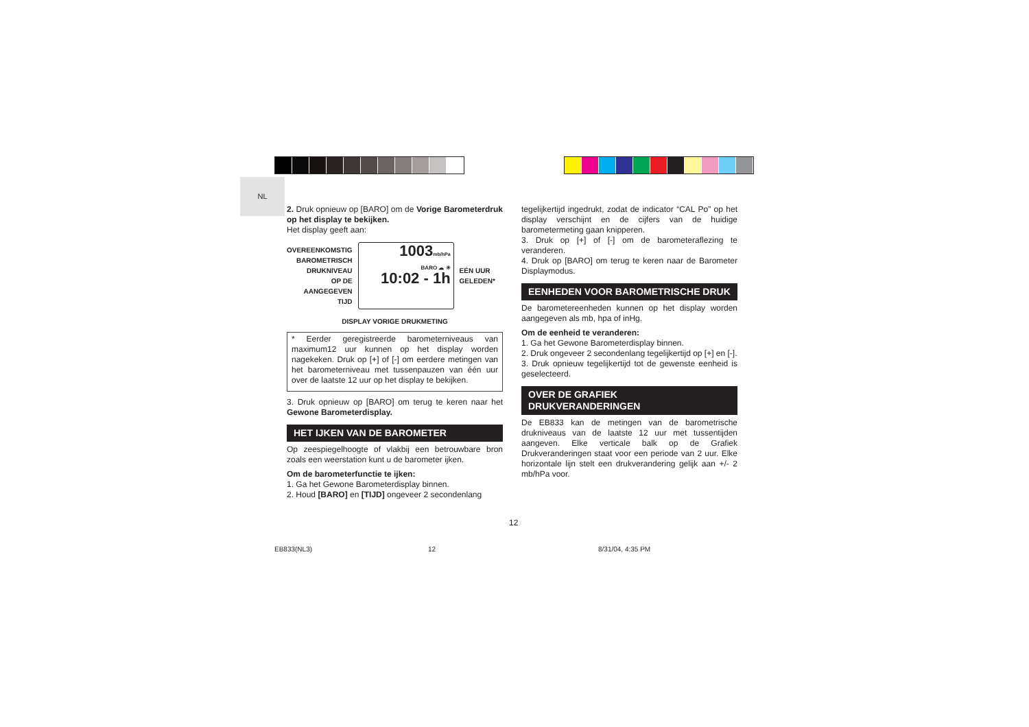NL
2. Druk opnieuw op [BARO] om de Vorige Barometerdruk op het display te bekijken.
Het display geeft aan:
OVEREENKOMSTIG
BAROMETRISCH
DRUKNIVEAU
OP DE
AANGEGEVEN
TIJD
1003mb/hPa
BARO ☁ ☀
10:02 - 1h
EÉN UUR
GELEDEN*
DISPLAY VORIGE DRUKMETING
* Eerder geregistreerde barometerniveaus van maximum12 uur kunnen op het display worden nagekeken. Druk op [+] of [-] om eerdere metingen van het barometerniveau met tussenpauzen van één uur over de laatste 12 uur op het display te bekijken.
3. Druk opnieuw op [BARO] om terug te keren naar het Gewone Barometerdisplay.
HET IJKEN VAN DE BAROMETER
Op zeespiegelhoogte of vlakbij een betrouwbare bron zoals een weerstation kunt u de barometer ijken.
Om de barometerfunctie te ijken:
1. Ga het Gewone Barometerdisplay binnen.
2. Houd [BARO] en [TIJD] ongeveer 2 secondenlang
tegelijkertijd ingedrukt, zodat de indicator “CAL Po” op het display verschijnt en de cijfers van de huidige barometermeting gaan knipperen.
3. Druk op [+] of [-] om de barometeraflezing te veranderen.
4. Druk op [BARO] om terug te keren naar de Barometer Displaymodus.
EENHEDEN VOOR BAROMETRISCHE DRUK
De barometereenheden kunnen op het display worden aangegeven als mb, hpa of inHg.
Om de eenheid te veranderen:
1. Ga het Gewone Barometerdisplay binnen.
2. Druk ongeveer 2 secondenlang tegelijkertijd op [+] en [-].
3. Druk opnieuw tegelijkertijd tot de gewenste eenheid is geselecteerd.
OVER DE GRAFIEK DRUKVERANDERINGEN
De EB833 kan de metingen van de barometrische drukniveaus van de laatste 12 uur met tussentijden aangeven. Elke verticale balk op de Grafiek Drukveranderingen staat voor een periode van 2 uur. Elke horizontale lijn stelt een drukverandering gelijk aan +/- 2 mb/hPa voor.
12
EB833(NL3) 12 8/31/04, 4:35 PM